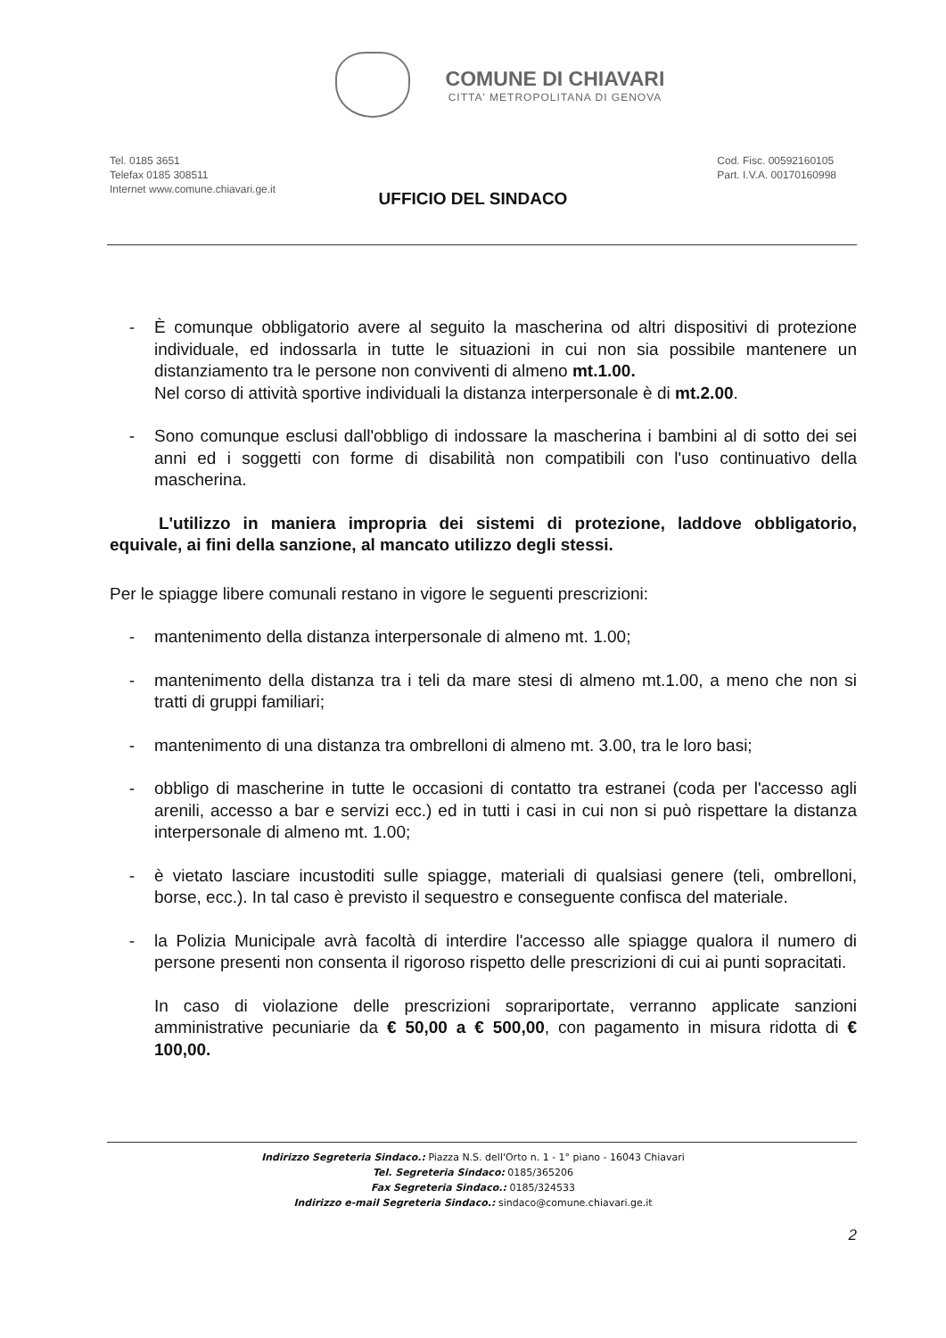COMUNE DI CHIAVARI
CITTA' METROPOLITANA DI GENOVA
Tel. 0185 3651
Telefax 0185 308511
Internet www.comune.chiavari.ge.it
Cod. Fisc. 00592160105
Part. I.V.A. 00170160998
UFFICIO DEL SINDACO
- È comunque obbligatorio avere al seguito la mascherina od altri dispositivi di protezione individuale, ed indossarla in tutte le situazioni in cui non sia possibile mantenere un distanziamento tra le persone non conviventi di almeno mt.1.00.
Nel corso di attività sportive individuali la distanza interpersonale è di mt.2.00.
- Sono comunque esclusi dall'obbligo di indossare la mascherina i bambini al di sotto dei sei anni ed i soggetti con forme di disabilità non compatibili con l'uso continuativo della mascherina.
L'utilizzo in maniera impropria dei sistemi di protezione, laddove obbligatorio, equivale, ai fini della sanzione, al mancato utilizzo degli stessi.
Per le spiagge libere comunali restano in vigore le seguenti prescrizioni:
- mantenimento della distanza interpersonale di almeno mt. 1.00;
- mantenimento della distanza tra i teli da mare stesi di almeno mt.1.00, a meno che non si tratti di gruppi familiari;
- mantenimento di una distanza tra ombrelloni di almeno mt. 3.00, tra le loro basi;
- obbligo di mascherine in tutte le occasioni di contatto tra estranei (coda per l'accesso agli arenili, accesso a bar e servizi ecc.) ed in tutti i casi in cui non si può rispettare la distanza interpersonale di almeno mt. 1.00;
- è vietato lasciare incustoditi sulle spiagge, materiali di qualsiasi genere (teli, ombrelloni, borse, ecc.). In tal caso è previsto il sequestro e conseguente confisca del materiale.
- la Polizia Municipale avrà facoltà di interdire l'accesso alle spiagge qualora il numero di persone presenti non consenta il rigoroso rispetto delle prescrizioni di cui ai punti sopracitati.
In caso di violazione delle prescrizioni soprariportate, verranno applicate sanzioni amministrative pecuniarie da € 50,00 a € 500,00, con pagamento in misura ridotta di € 100,00.
Indirizzo Segreteria Sindaco.: Piazza N.S. dell'Orto n. 1 - 1° piano - 16043 Chiavari
Tel. Segreteria Sindaco: 0185/365206
Fax Segreteria Sindaco.: 0185/324533
Indirizzo e-mail Segreteria Sindaco.: sindaco@comune.chiavari.ge.it
2